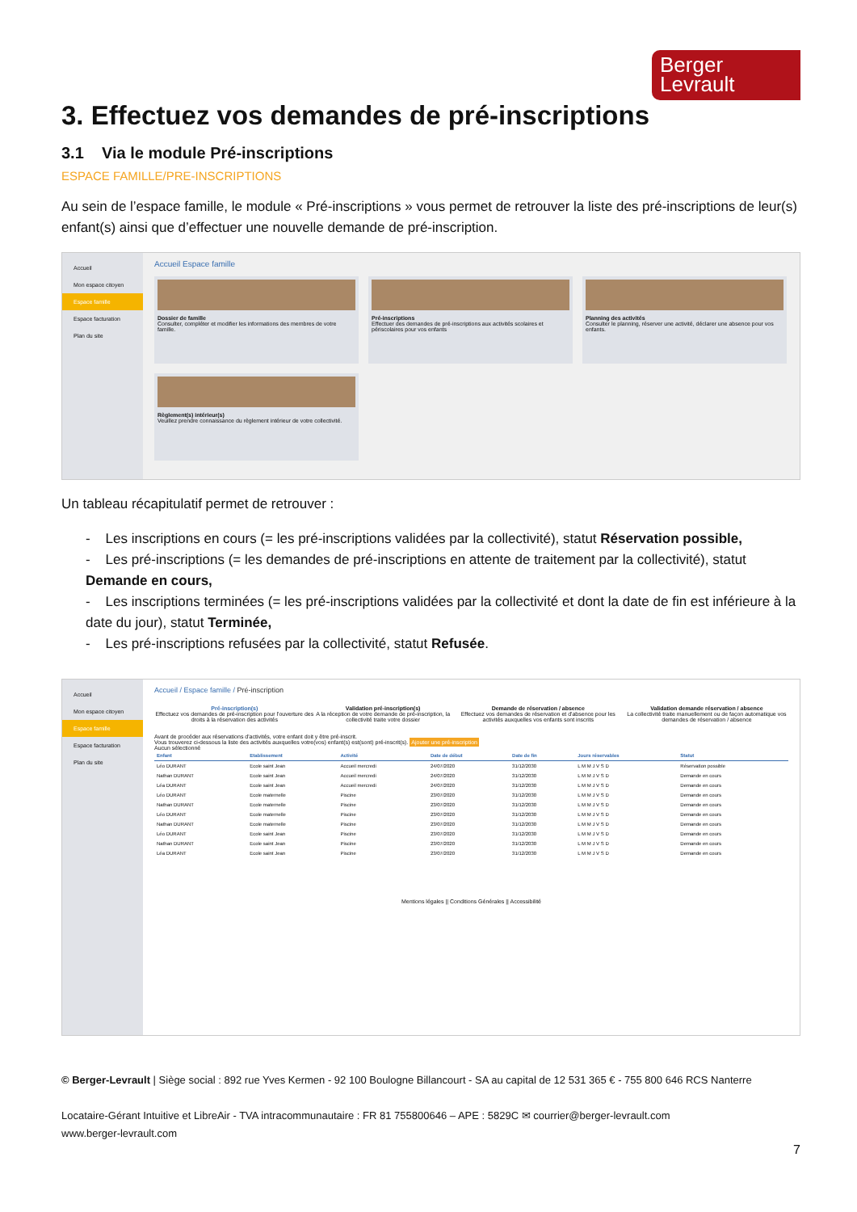Berger
Levrault
3. Effectuez vos demandes de pré-inscriptions
3.1 Via le module Pré-inscriptions
ESPACE FAMILLE/PRE-INSCRIPTIONS
Au sein de l’espace famille, le module « Pré-inscriptions » vous permet de retrouver la liste des pré-inscriptions de leur(s) enfant(s) ainsi que d’effectuer une nouvelle demande de pré-inscription.
Accueil
Mon espace citoyen
Espace famille
Espace facturation
Plan du site
Accueil Espace famille
Dossier de famille
Consulter, compléter et modifier les informations des membres de votre famille.
Pré-inscriptions
Effectuer des demandes de pré-inscriptions aux activités scolaires et périscolaires pour vos enfants
Planning des activités
Consulter le planning, réserver une activité, déclarer une absence pour vos enfants.
Règlement(s) intérieur(s)
Veuillez prendre connaissance du règlement intérieur de votre collectivité.
Un tableau récapitulatif permet de retrouver :
- Les inscriptions en cours (= les pré-inscriptions validées par la collectivité), statut Réservation possible,
- Les pré-inscriptions (= les demandes de pré-inscriptions en attente de traitement par la collectivité), statut Demande en cours,
- Les inscriptions terminées (= les pré-inscriptions validées par la collectivité et dont la date de fin est inférieure à la date du jour), statut Terminée,
- Les pré-inscriptions refusées par la collectivité, statut Refusée.
Accueil
Mon espace citoyen
Espace famille
Espace facturation
Plan du site
Accueil / Espace famille / Pré-inscription
Pré-inscription(s)
Effectuez vos demandes de pré-inscription pour l'ouverture des droits à la réservation des activités
Validation pré-inscription(s)
A la réception de votre demande de pré-inscription, la collectivité traite votre dossier
Demande de réservation / absence
Effectuez vos demandes de réservation et d'absence pour les activités auxquelles vos enfants sont inscrits
Validation demande réservation / absence
La collectivité traite manuellement ou de façon automatique vos demandes de réservation / absence
Avant de procéder aux réservations d'activités, votre enfant doit y être pré-inscrit.
Vous trouverez ci-dessous la liste des activités auxquelles votre(vos) enfant(s) est(sont) pré-inscrit(s). Ajouter une pré-inscription
Aucun sélectionné
| Enfant | Etablissement | Activité | Date de début | Date de fin | Jours réservables | Statut |
| --- | --- | --- | --- | --- | --- | --- |
| Léo DURANT | Ecole saint Jean | Accueil mercredi | 24/07/2020 | 31/12/2030 | L M M J V S D | Réservation possible |
| Nathan DURANT | Ecole saint Jean | Accueil mercredi | 24/07/2020 | 31/12/2030 | L M M J V S D | Demande en cours |
| Léa DURANT | Ecole saint Jean | Accueil mercredi | 24/07/2020 | 31/12/2030 | L M M J V S D | Demande en cours |
| Léo DURANT | Ecole maternelle | Piscine | 23/07/2020 | 31/12/2030 | L M M J V S D | Demande en cours |
| Nathan DURANT | Ecole maternelle | Piscine | 23/07/2020 | 31/12/2030 | L M M J V S D | Demande en cours |
| Léo DURANT | Ecole maternelle | Piscine | 23/07/2020 | 31/12/2030 | L M M J V S D | Demande en cours |
| Nathan DURANT | Ecole maternelle | Piscine | 23/07/2020 | 31/12/2030 | L M M J V S D | Demande en cours |
| Léo DURANT | Ecole saint Jean | Piscine | 23/07/2020 | 31/12/2030 | L M M J V S D | Demande en cours |
| Nathan DURANT | Ecole saint Jean | Piscine | 23/07/2020 | 31/12/2030 | L M M J V S D | Demande en cours |
| Léa DURANT | Ecole saint Jean | Piscine | 23/07/2020 | 31/12/2030 | L M M J V S D | Demande en cours |
Mentions légales || Conditions Générales || Accessibilité
© Berger-Levrault | Siège social : 892 rue Yves Kermen - 92 100 Boulogne Billancourt - SA au capital de 12 531 365 € - 755 800 646 RCS Nanterre
Locataire-Gérant Intuitive et LibreAir - TVA intracommunautaire : FR 81 755800646 – APE : 5829C ✉ courrier@berger-levrault.com
www.berger-levrault.com
7